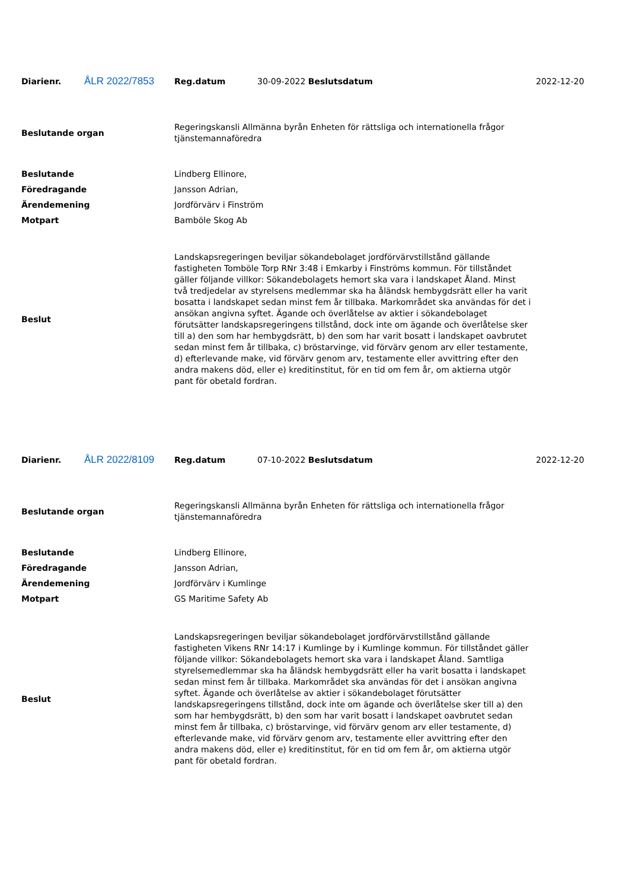| Diarienr. | ÅLR 2022/7853 | Reg.datum | 30-09-2022 Beslutsdatum | 2022-12-20 |
| Beslutande organ | Regeringskansli Allmänna byrån Enheten för rättsliga och internationella frågor tjänstemannaföredra |
| Beslutande | Lindberg Ellinore, |
| Föredragande | Jansson Adrian, |
| Ärendemening | Jordförvärv i Finström |
| Motpart | Bamböle Skog Ab |
| Beslut | Landskapsregeringen beviljar sökandebolaget jordförvärvstillstånd gällande fastigheten Tomböle Torp RNr 3:48 i Emkarby i Finströms kommun. För tillståndet gäller följande villkor: Sökandebolagets hemort ska vara i landskapet Åland. Minst två tredjedelar av styrelsens medlemmar ska ha åländsk hembygdsrätt eller ha varit bosatta i landskapet sedan minst fem år tillbaka. Markområdet ska användas för det i ansökan angivna syftet. Ägande och överlåtelse av aktier i sökandebolaget förutsätter landskapsregeringens tillstånd, dock inte om ägande och överlåtelse sker till a) den som har hembygdsrätt, b) den som har varit bosatt i landskapet oavbrutet sedan minst fem år tillbaka, c) bröstarvinge, vid förvärv genom arv eller testamente, d) efterlevande make, vid förvärv genom arv, testamente eller avvittring efter den andra makens död, eller e) kreditinstitut, för en tid om fem år, om aktierna utgör pant för obetald fordran. |
| Diarienr. | ÅLR 2022/8109 | Reg.datum | 07-10-2022 Beslutsdatum | 2022-12-20 |
| Beslutande organ | Regeringskansli Allmänna byrån Enheten för rättsliga och internationella frågor tjänstemannaföredra |
| Beslutande | Lindberg Ellinore, |
| Föredragande | Jansson Adrian, |
| Ärendemening | Jordförvärv i Kumlinge |
| Motpart | GS Maritime Safety Ab |
| Beslut | Landskapsregeringen beviljar sökandebolaget jordförvärvstillstånd gällande fastigheten Vikens RNr 14:17 i Kumlinge by i Kumlinge kommun. För tillståndet gäller följande villkor: Sökandebolagets hemort ska vara i landskapet Åland. Samtliga styrelsemedlemmar ska ha åländsk hembygdsrätt eller ha varit bosatta i landskapet sedan minst fem år tillbaka. Markområdet ska användas för det i ansökan angivna syftet. Ägande och överlåtelse av aktier i sökandebolaget förutsätter landskapsregeringens tillstånd, dock inte om ägande och överlåtelse sker till a) den som har hembygdsrätt, b) den som har varit bosatt i landskapet oavbrutet sedan minst fem år tillbaka, c) bröstarvinge, vid förvärv genom arv eller testamente, d) efterlevande make, vid förvärv genom arv, testamente eller avvittring efter den andra makens död, eller e) kreditinstitut, för en tid om fem år, om aktierna utgör pant för obetald fordran. |